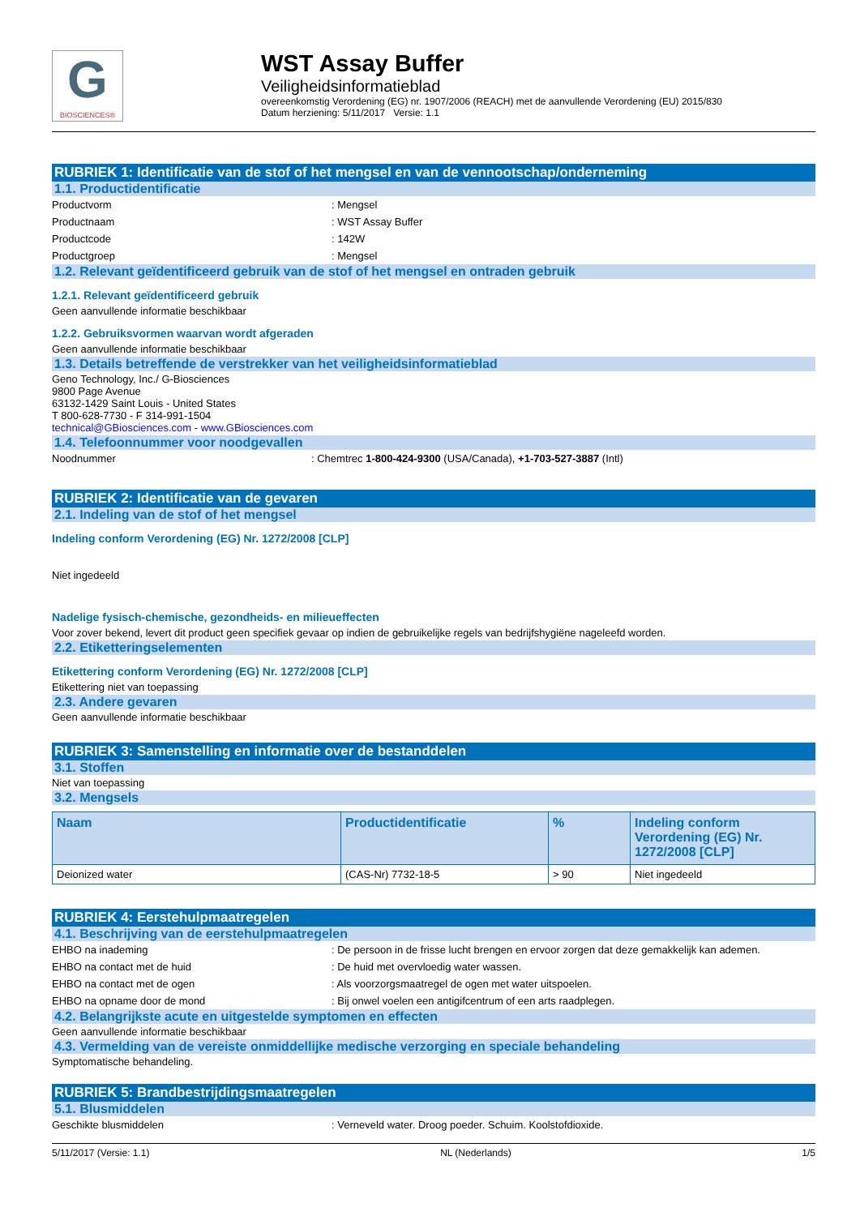G
BIOSCIENCES®
WST Assay Buffer
Veiligheidsinformatieblad
overeenkomstig Verordening (EG) nr. 1907/2006 (REACH) met de aanvullende Verordening (EU) 2015/830
Datum herziening: 5/11/2017 Versie: 1.1
RUBRIEK 1: Identificatie van de stof of het mengsel en van de vennootschap/onderneming
1.1. Productidentificatie
Productvorm: Mengsel
Productnaam: WST Assay Buffer
Productcode: 142W
Productgroep: Mengsel
1.2. Relevant geïdentificeerd gebruik van de stof of het mengsel en ontraden gebruik
1.2.1. Relevant geïdentificeerd gebruik
Geen aanvullende informatie beschikbaar
1.2.2. Gebruiksvormen waarvan wordt afgeraden
Geen aanvullende informatie beschikbaar
1.3. Details betreffende de verstrekker van het veiligheidsinformatieblad
Geno Technology, Inc./ G-Biosciences
9800 Page Avenue
63132-1429 Saint Louis - United States
T 800-628-7730 - F 314-991-1504
technical@GBiosciences.com - www.GBiosciences.com
1.4. Telefoonnummer voor noodgevallen
Noodnummer: Chemtrec 1-800-424-9300 (USA/Canada), +1-703-527-3887 (Intl)
RUBRIEK 2: Identificatie van de gevaren
2.1. Indeling van de stof of het mengsel
Indeling conform Verordening (EG) Nr. 1272/2008 [CLP]
Niet ingedeeld
Nadelige fysisch-chemische, gezondheids- en milieueffecten
Voor zover bekend, levert dit product geen specifiek gevaar op indien de gebruikelijke regels van bedrijfshygiëne nageleefd worden.
2.2. Etiketteringselementen
Etikettering conform Verordening (EG) Nr. 1272/2008 [CLP]
Etikettering niet van toepassing
2.3. Andere gevaren
Geen aanvullende informatie beschikbaar
RUBRIEK 3: Samenstelling en informatie over de bestanddelen
3.1. Stoffen
Niet van toepassing
3.2. Mengsels
| Naam | Productidentificatie | % | Indeling conform Verordening (EG) Nr. 1272/2008 [CLP] |
| --- | --- | --- | --- |
| Deionized water | (CAS-Nr) 7732-18-5 | > 90 | Niet ingedeeld |
RUBRIEK 4: Eerstehulpmaatregelen
4.1. Beschrijving van de eerstehulpmaatregelen
EHBO na inademing: De persoon in de frisse lucht brengen en ervoor zorgen dat deze gemakkelijk kan ademen.
EHBO na contact met de huid: De huid met overvloedig water wassen.
EHBO na contact met de ogen: Als voorzorgsmaatregel de ogen met water uitspoelen.
EHBO na opname door de mond: Bij onwel voelen een antigifcentrum of een arts raadplegen.
4.2. Belangrijkste acute en uitgestelde symptomen en effecten
Geen aanvullende informatie beschikbaar
4.3. Vermelding van de vereiste onmiddellijke medische verzorging en speciale behandeling
Symptomatische behandeling.
RUBRIEK 5: Brandbestrijdingsmaatregelen
5.1. Blusmiddelen
Geschikte blusmiddelen: Verneveld water. Droog poeder. Schuim. Koolstofdioxide.
5/11/2017 (Versie: 1.1) NL (Nederlands) 1/5